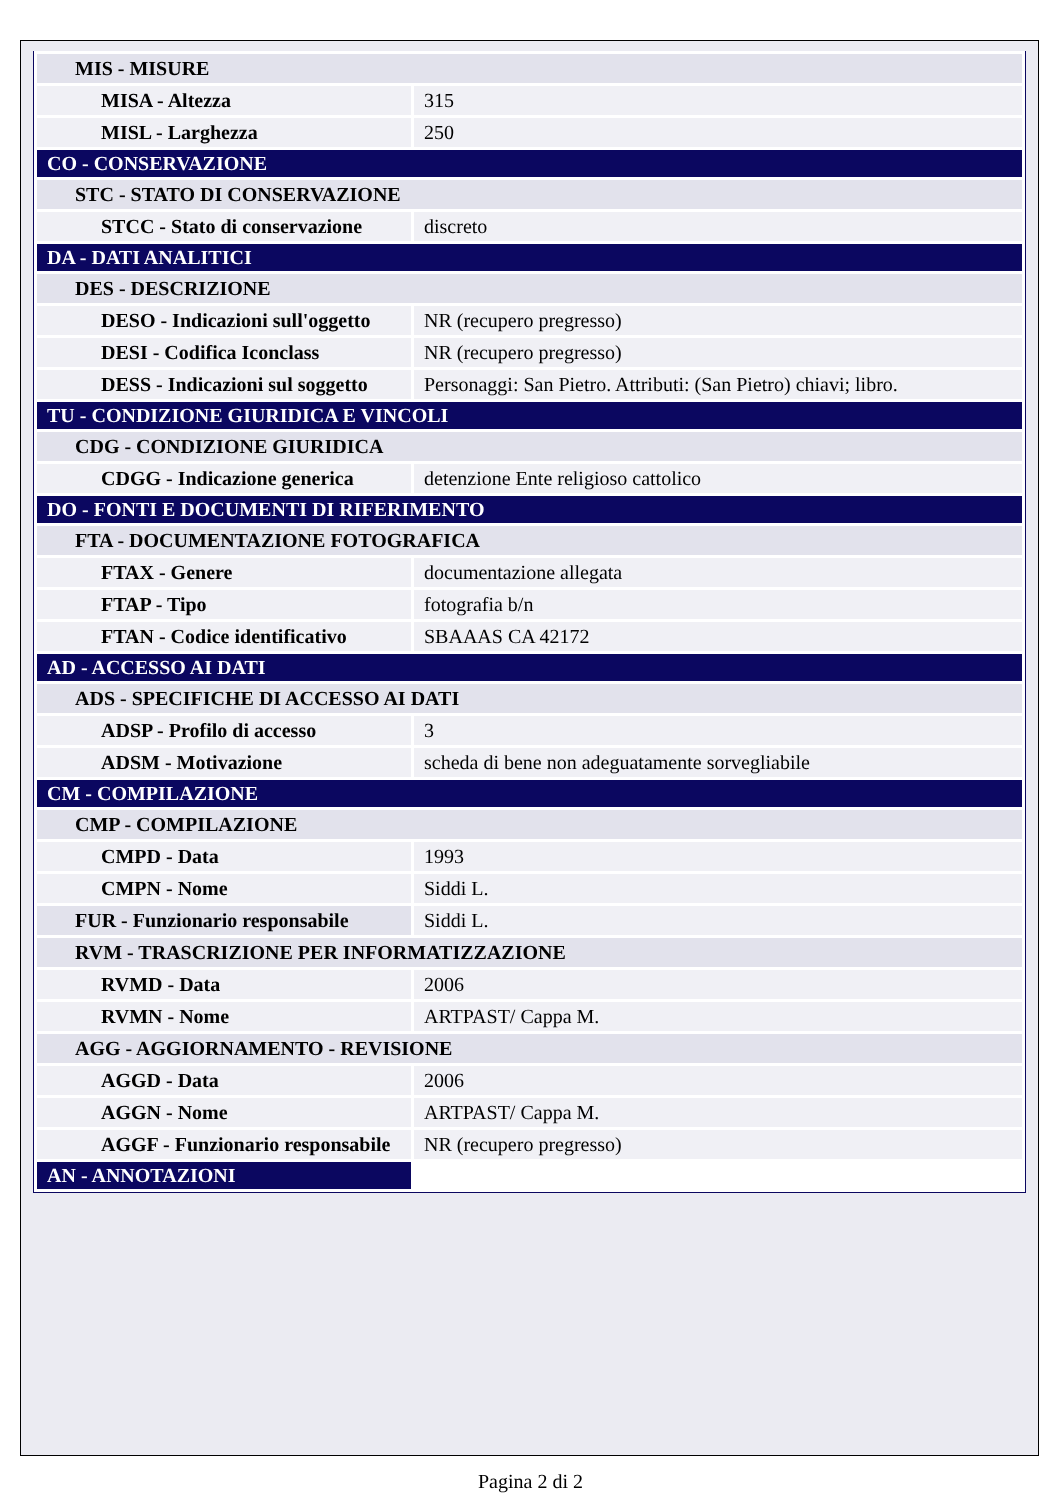| MIS - MISURE | |
| MISA - Altezza | 315 |
| MISL - Larghezza | 250 |
| CO - CONSERVAZIONE | |
| STC - STATO DI CONSERVAZIONE | |
| STCC - Stato di conservazione | discreto |
| DA - DATI ANALITICI | |
| DES - DESCRIZIONE | |
| DESO - Indicazioni sull'oggetto | NR (recupero pregresso) |
| DESI - Codifica Iconclass | NR (recupero pregresso) |
| DESS - Indicazioni sul soggetto | Personaggi: San Pietro. Attributi: (San Pietro) chiavi; libro. |
| TU - CONDIZIONE GIURIDICA E VINCOLI | |
| CDG - CONDIZIONE GIURIDICA | |
| CDGG - Indicazione generica | detenzione Ente religioso cattolico |
| DO - FONTI E DOCUMENTI DI RIFERIMENTO | |
| FTA - DOCUMENTAZIONE FOTOGRAFICA | |
| FTAX - Genere | documentazione allegata |
| FTAP - Tipo | fotografia b/n |
| FTAN - Codice identificativo | SBAAAS CA 42172 |
| AD - ACCESSO AI DATI | |
| ADS - SPECIFICHE DI ACCESSO AI DATI | |
| ADSP - Profilo di accesso | 3 |
| ADSM - Motivazione | scheda di bene non adeguatamente sorvegliabile |
| CM - COMPILAZIONE | |
| CMP - COMPILAZIONE | |
| CMPD - Data | 1993 |
| CMPN - Nome | Siddi L. |
| FUR - Funzionario responsabile | Siddi L. |
| RVM - TRASCRIZIONE PER INFORMATIZZAZIONE | |
| RVMD - Data | 2006 |
| RVMN - Nome | ARTPAST/ Cappa M. |
| AGG - AGGIORNAMENTO - REVISIONE | |
| AGGD - Data | 2006 |
| AGGN - Nome | ARTPAST/ Cappa M. |
| AGGF - Funzionario responsabile | NR (recupero pregresso) |
| AN - ANNOTAZIONI | |
Pagina 2 di 2